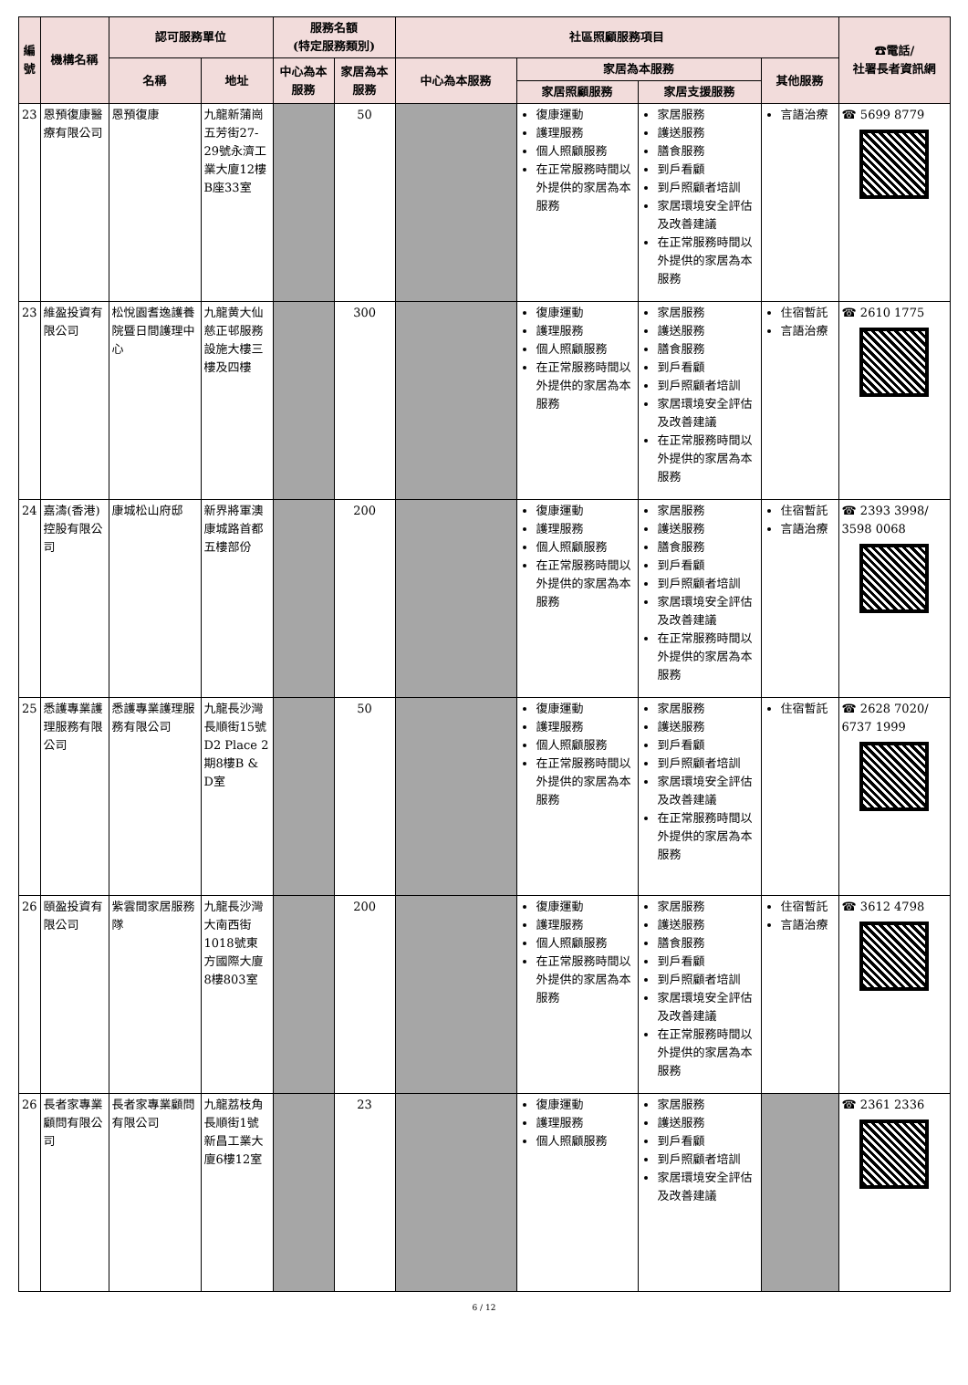| 編號 | 機構名稱 | 認可服務單位 | | 服務名額 (特定服務類別) | | 社區照顧服務項目 | | | | ☎電話/ 社署長者資訊網 |
| --- | --- | --- | --- | --- | --- | --- | --- | --- | --- | --- |
| | | 名稱 | 地址 | 中心為本服務 | 家居為本服務 | 中心為本服務 | 家居為本服務 | | 其他服務 | |
| | | | | | | | 家居照顧服務 | 家居支援服務 | | |
| 23 | 恩預復康醫療有限公司 | 恩預復康 | 九龍新蒲崗五芳街27-29號永濟工業大廈12樓B座33室 | | 50 | | 復康運動 護理服務 個人照顧服務 在正常服務時間以外提供的家居為本服務 | 家居服務 護送服務 膳食服務 到戶看顧 到戶照顧者培訓 家居環境安全評估及改善建議 在正常服務時間以外提供的家居為本服務 | 言語治療 | ☎ 5699 8779 |
| 23 | 維盈投資有限公司 | 松悅園耆逸護養院暨日間護理中心 | 九龍黄大仙慈正邨服務設施大樓三樓及四樓 | | 300 | | 復康運動 護理服務 個人照顧服務 在正常服務時間以外提供的家居為本服務 | 家居服務 護送服務 膳食服務 到戶看顧 到戶照顧者培訓 家居環境安全評估及改善建議 在正常服務時間以外提供的家居為本服務 | 住宿暫託 言語治療 | ☎ 2610 1775 |
| 24 | 嘉濤(香港)控股有限公司 | 康城松山府邸 | 新界將軍澳康城路首都五樓部份 | | 200 | | 復康運動 護理服務 個人照顧服務 在正常服務時間以外提供的家居為本服務 | 家居服務 護送服務 膳食服務 到戶看顧 到戶照顧者培訓 家居環境安全評估及改善建議 在正常服務時間以外提供的家居為本服務 | 住宿暫託 言語治療 | ☎ 2393 3998/ 3598 0068 |
| 25 | 悉護專業護理服務有限公司 | 悉護專業護理服務有限公司 | 九龍長沙灣長順街15號D2 Place 2期8樓B & D室 | | 50 | | 復康運動 護理服務 個人照顧服務 在正常服務時間以外提供的家居為本服務 | 家居服務 護送服務 到戶看顧 到戶照顧者培訓 家居環境安全評估及改善建議 在正常服務時間以外提供的家居為本服務 | 住宿暫託 | ☎ 2628 7020/ 6737 1999 |
| 26 | 頤盈投資有限公司 | 紫雲間家居服務隊 | 九龍長沙灣大南西街1018號東方國際大廈8樓803室 | | 200 | | 復康運動 護理服務 個人照顧服務 在正常服務時間以外提供的家居為本服務 | 家居服務 護送服務 膳食服務 到戶看顧 到戶照顧者培訓 家居環境安全評估及改善建議 在正常服務時間以外提供的家居為本服務 | 住宿暫託 言語治療 | ☎ 3612 4798 |
| 26 | 長者家專業顧問有限公司 | 長者家專業顧問有限公司 | 九龍荔枝角長順街1號新昌工業大廈6樓12室 | | 23 | | 復康運動 護理服務 個人照顧服務 | 家居服務 護送服務 到戶看顧 到戶照顧者培訓 家居環境安全評估及改善建議 | | ☎ 2361 2336 |
6 / 12